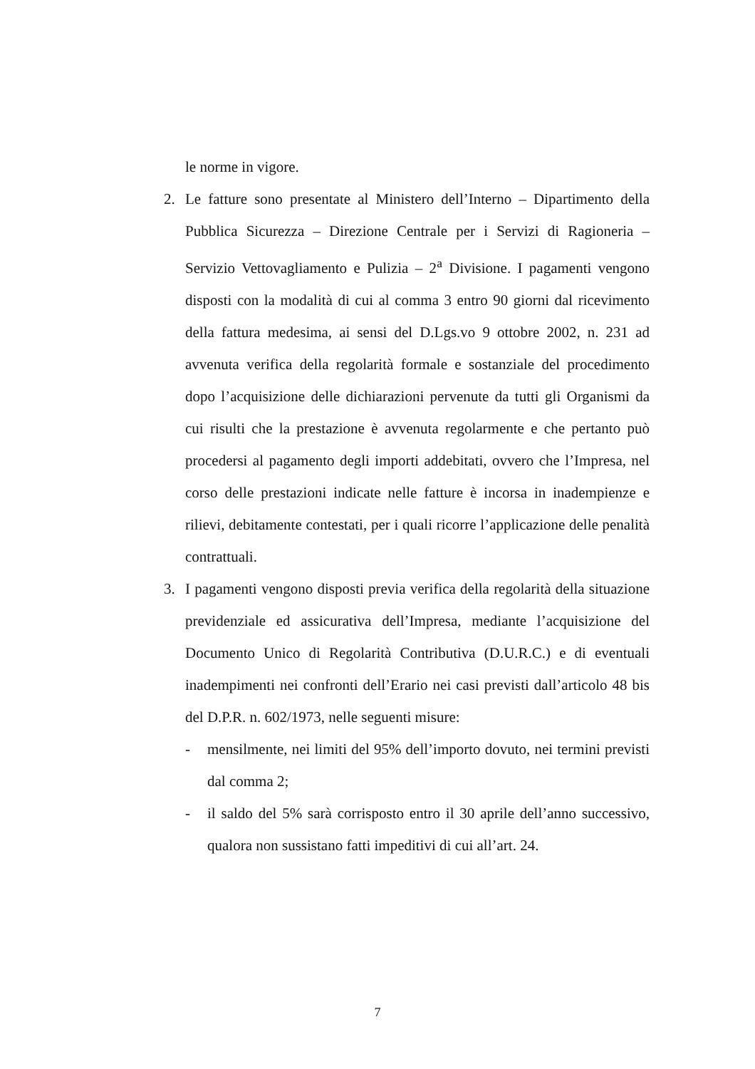le norme in vigore.
2. Le fatture sono presentate al Ministero dell’Interno – Dipartimento della Pubblica Sicurezza – Direzione Centrale per i Servizi di Ragioneria – Servizio Vettovagliamento e Pulizia – 2<sup>a</sup> Divisione. I pagamenti vengono disposti con la modalità di cui al comma 3 entro 90 giorni dal ricevimento della fattura medesima, ai sensi del D.Lgs.vo 9 ottobre 2002, n. 231 ad avvenuta verifica della regolarità formale e sostanziale del procedimento dopo l’acquisizione delle dichiarazioni pervenute da tutti gli Organismi da cui risulti che la prestazione è avvenuta regolarmente e che pertanto può procedersi al pagamento degli importi addebitati, ovvero che l’Impresa, nel corso delle prestazioni indicate nelle fatture è incorsa in inadempienze e rilievi, debitamente contestati, per i quali ricorre l’applicazione delle penalità contrattuali.
3. I pagamenti vengono disposti previa verifica della regolarità della situazione previdenziale ed assicurativa dell’Impresa, mediante l’acquisizione del Documento Unico di Regolarità Contributiva (D.U.R.C.) e di eventuali inadempimenti nei confronti dell’Erario nei casi previsti dall’articolo 48 bis del D.P.R. n. 602/1973, nelle seguenti misure:
- mensilmente, nei limiti del 95% dell’importo dovuto, nei termini previsti dal comma 2;
- il saldo del 5% sarà corrisposto entro il 30 aprile dell’anno successivo, qualora non sussistano fatti impeditivi di cui all’art. 24.
7